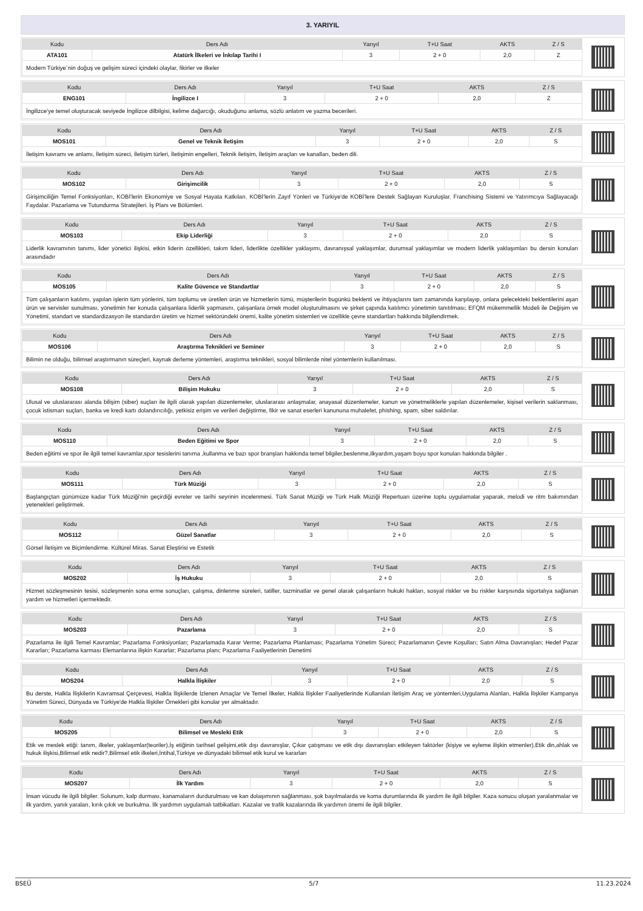3. YARIYIL
| Kodu | Ders Adı | Yarıyıl | T+U Saat | AKTS | Z / S |
| --- | --- | --- | --- | --- | --- |
| ATA101 | Atatürk İlkeleri ve İnkılap Tarihi I | 3 | 2 + 0 | 2,0 | Z |
| Modern Türkiye´nin doğuş ve gelişim süreci içindeki olaylar, fikirler ve ilkeler | | | | | |
| Kodu | Ders Adı | Yarıyıl | T+U Saat | AKTS | Z / S |
| --- | --- | --- | --- | --- | --- |
| ENG101 | İngilizce I | 3 | 2 + 0 | 2,0 | Z |
| İngilizce'ye temel oluşturacak seviyede İngilizce dilbilgisi, kelime dağarcığı, okuduğunu anlama, sözlü anlatım ve yazma becerileri. | | | | | |
| Kodu | Ders Adı | Yarıyıl | T+U Saat | AKTS | Z / S |
| --- | --- | --- | --- | --- | --- |
| MOS101 | Genel ve Teknik İletişim | 3 | 2 + 0 | 2,0 | S |
| İletişim kavramı ve anlamı, İletişim süreci, İletişim türleri, İletişimin engelleri, Teknik iletişim, İletişim araçları ve kanalları, beden dili. | | | | | |
| Kodu | Ders Adı | Yarıyıl | T+U Saat | AKTS | Z / S |
| --- | --- | --- | --- | --- | --- |
| MOS102 | Girişimcilik | 3 | 2 + 0 | 2,0 | S |
| Girişimciliğin Temel Fonksiyonları, KOBİ'lerin Ekonomiye ve Sosyal Hayata Katkıları. KOBİ'lerin Zayıf Yönleri ve Türkiye'de KOBİ'lere Destek Sağlayan Kuruluşlar. Franchising Sistemi ve Yatırımcıya Sağlayacağı Faydalar. Pazarlama ve Tutundurma Stratejileri. İş Planı ve Bölümleri. | | | | | |
| Kodu | Ders Adı | Yarıyıl | T+U Saat | AKTS | Z / S |
| --- | --- | --- | --- | --- | --- |
| MOS103 | Ekip Liderliği | 3 | 2 + 0 | 2,0 | S |
| Liderlik kavramının tanımı, lider yönetici ilişkisi, etkin liderin özellikleri, takım lideri, liderlikte özellikler yaklaşımı, davranışsal yaklaşımlar, durumsal yaklaşımlar ve modern liderlik yaklaşımları bu dersin konuları arasındadır | | | | | |
| Kodu | Ders Adı | Yarıyıl | T+U Saat | AKTS | Z / S |
| --- | --- | --- | --- | --- | --- |
| MOS105 | Kalite Güvence ve Standartlar | 3 | 2 + 0 | 2,0 | S |
| Tüm çalışanların katılımı, yapılan işlerin tüm yönlerini, tüm toplumu ve üretilen ürün ve hizmetlerin tümü, müşterilerin bugünkü beklenti ve ihtiyaçlarını tam zamanında karşılayıp, onlara gelecekteki beklentilerini aşan ürün ve servisler sunulması, yönetimin her konuda çalışanlara liderlik yapmasını, çalışanlara örnek model oluşturulmasını ve şirket çapında katılımcı yönetimin tanıtılması; EFQM mükemmellik Modeli ile Değişim ve Yönetimi, standart ve standardizasyon ile standardın üretim ve hizmet sektöründeki önemi, kalite yönetim sistemleri ve özellikle çevre standartları hakkında bilgilendirmek. | | | | | |
| Kodu | Ders Adı | Yarıyıl | T+U Saat | AKTS | Z / S |
| --- | --- | --- | --- | --- | --- |
| MOS106 | Araştırma Teknikleri ve Seminer | 3 | 2 + 0 | 2,0 | S |
| Bilimin ne olduğu, bilimsel araştırmanın süreçleri, kaynak derleme yöntemleri, araştırma teknikleri, sosyal bilimlerde nitel yöntemlerin kullanılması. | | | | | |
| Kodu | Ders Adı | Yarıyıl | T+U Saat | AKTS | Z / S |
| --- | --- | --- | --- | --- | --- |
| MOS108 | Bilişim Hukuku | 3 | 2 + 0 | 2,0 | S |
| Ulusal ve uluslararası alanda bilişim (siber) suçları ile ilgili olarak yapılan düzenlemeler, uluslararası anlaşmalar, anayasal düzenlemeler, kanun ve yönetmeliklerle yapılan düzenlemeler, kişisel verilerin saklanması, çocuk istismarı suçları, banka ve kredi kartı dolandırıcılığı, yetkisiz erişim ve verileri değiştirme, fikir ve sanat eserleri kanununa muhalefet, phishing, spam, siber saldırılar. | | | | | |
| Kodu | Ders Adı | Yarıyıl | T+U Saat | AKTS | Z / S |
| --- | --- | --- | --- | --- | --- |
| MOS110 | Beden Eğitimi ve Spor | 3 | 2 + 0 | 2,0 | S |
| Beden eğitimi ve spor ile ilgili temel kavramlar,spor tesislerini tanıma ,kullanma ve bazı spor branşları hakkında temel bilgiler,beslenme,ilkyardım,yaşam boyu spor konuları hakkında bilgiler . | | | | | |
| Kodu | Ders Adı | Yarıyıl | T+U Saat | AKTS | Z / S |
| --- | --- | --- | --- | --- | --- |
| MOS111 | Türk Müziği | 3 | 2 + 0 | 2,0 | S |
| Başlangıçtan günümüze kadar Türk Müziği'nin geçirdiği evreler ve tarihi seyrinin incelenmesi. Türk Sanat Müziği ve Türk Halk Müziği Repertuarı üzerine toplu uygulamalar yaparak, melodi ve ritm bakımından yetenekleri geliştirmek. | | | | | |
| Kodu | Ders Adı | Yarıyıl | T+U Saat | AKTS | Z / S |
| --- | --- | --- | --- | --- | --- |
| MOS112 | Güzel Sanatlar | 3 | 2 + 0 | 2,0 | S |
| Görsel İletişim ve Biçimlendirme. Kültürel Miras. Sanat Eleştirisi ve Estetik | | | | | |
| Kodu | Ders Adı | Yarıyıl | T+U Saat | AKTS | Z / S |
| --- | --- | --- | --- | --- | --- |
| MOS202 | İş Hukuku | 3 | 2 + 0 | 2,0 | S |
| Hizmet sözleşmesinin tesisi, sözleşmenin sona erme sonuçları, çalışma, dinlenme süreleri, tatiller, tazminatlar ve genel olarak çalışanların hukuki hakları, sosyal riskler ve bu riskler karşısında sigortalıya sağlanan yardım ve hizmetleri içermektedir. | | | | | |
| Kodu | Ders Adı | Yarıyıl | T+U Saat | AKTS | Z / S |
| --- | --- | --- | --- | --- | --- |
| MOS203 | Pazarlama | 3 | 2 + 0 | 2,0 | S |
| Pazarlama ile ilgili Temel Kavramlar; Pazarlama Fonksiyonları; Pazarlamada Karar Verme; Pazarlama Planlaması; Pazarlama Yönetim Süreci; Pazarlamanın Çevre Koşulları; Satın Alma Davranışları; Hedef Pazar Kararları; Pazarlama karması Elemanlarına ilişkin Kararlar; Pazarlama planı; Pazarlama Faaliyetlerinin Denetimi | | | | | |
| Kodu | Ders Adı | Yarıyıl | T+U Saat | AKTS | Z / S |
| --- | --- | --- | --- | --- | --- |
| MOS204 | Halkla İlişkiler | 3 | 2 + 0 | 2,0 | S |
| Bu derste, Halkla İlişkilerin Kavramsal Çerçevesi, Halkla İlişkilerde İzlenen Amaçlar Ve Temel İlkeler, Halkla İlişkiler Faaliyetlerinde Kullanılan İletişim Araç ve yöntemleri,Uygulama Alanları, Halkla İlişkiler Kampanya Yönetim Süreci, Dünyada ve Türkiye'de Halkla İlişkiler Örnekleri gibi konular yer almaktadır. | | | | | |
| Kodu | Ders Adı | Yarıyıl | T+U Saat | AKTS | Z / S |
| --- | --- | --- | --- | --- | --- |
| MOS205 | Bilimsel ve Mesleki Etik | 3 | 2 + 0 | 2,0 | S |
| Etik ve meslek etiği: tanım, ilkeler, yaklaşımlar(teoriler),İş etiğinin tarihsel gelişimi,etik dışı davranışlar, Çıkar çatışması ve etik dışı davranışları etkileyen faktörler (kişiye ve eyleme ilişkin etmenler),Etik din,ahlak ve hukuk ilişkisi,Bilimsel etik nedir?,Bilimsel etik ilkeleri,İntihal,Türkiye ve dünyadaki bilimsel etik kurul ve kararları | | | | | |
| Kodu | Ders Adı | Yarıyıl | T+U Saat | AKTS | Z / S |
| --- | --- | --- | --- | --- | --- |
| MOS207 | İlk Yardım | 3 | 2 + 0 | 2,0 | S |
| İnsan vücudu ile ilgili bilgiler. Solunum, kalp durması, kanamaların durdurulması ve kan dolaşımının sağlanması, şok bayılmalarda ve koma durumlarında ilk yardım ile ilgili bilgiler. Kaza sonucu oluşan yaralanmalar ve ilk yardım, yanık yaraları, kırık çıkık ve burkulma. İlk yardımın uygulamalı tatbikatları. Kazalar ve trafik kazalarında ilk yardımın önemi ile ilgili bilgiler. | | | | | |
BSEÜ 5/7 11.23.2024